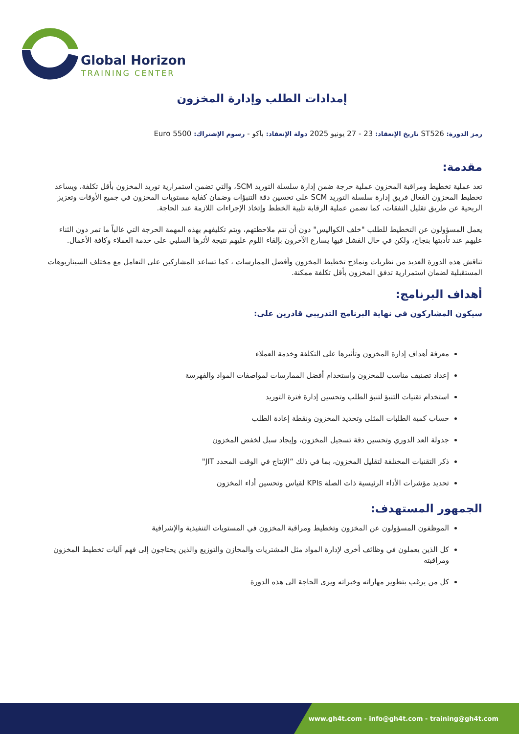Global Horizon
TRAINING CENTER
إمدادات الطلب وإدارة المخزون
رمز الدورة: ST526 تاريخ الإنعقاد: 23 - 27 يونيو 2025 دولة الإنعقاد: باكو - رسوم الإشتراك: 5500 Euro
مقدمة:
تعد عملية تخطيط ومراقبة المخزون عملية حرجة ضمن إدارة سلسلة التوريد SCM، والتي تضمن استمرارية توريد المخزون بأقل تكلفة، ويساعد تخطيط المخزون الفعال فريق إدارة سلسلة التوريد SCM على تحسين دقة التنبؤات وضمان كفاية مستويات المخزون في جميع الأوقات وتعزيز الربحية عن طريق تقليل النفقات، كما تضمن عملية الرقابة تلبية الخطط وإتخاذ الإجراءات اللازمة عند الحاجة.
يعمل المسؤولون عن التخطيط للطلب "خلف الكواليس" دون أن تتم ملاحظتهم، ويتم تكليفهم بهذه المهمة الحرجة التي غالباً ما تمر دون الثناء عليهم عند تأديتها بنجاح، ولكن في حال الفشل فيها يسارع الآخرون بإلقاء اللوم عليهم نتيجة لأثرها السلبي على خدمة العملاء وكافة الأعمال.
تناقش هذه الدورة العديد من نظريات ونماذج تخطيط المخزون وأفضل الممارسات ، كما تساعد المشاركين على التعامل مع مختلف السيناريوهات المستقبلية لضمان استمرارية تدفق المخزون بأقل تكلفة ممكنة.
أهداف البرنامج:
سيكون المشاركون في نهاية البرنامج التدريبي قادرين على:
معرفة أهداف إدارة المخزون وتأثيرها على التكلفة وخدمة العملاء
إعداد تصنيف مناسب للمخزون واستخدام أفضل الممارسات لمواصفات المواد والفهرسة
استخدام تقنيات التنبؤ لتنبؤ الطلب وتحسين إدارة فترة التوريد
حساب كمية الطلبات المثلى وتحديد المخزون ونقطة إعادة الطلب
جدولة العد الدوري وتحسين دقة تسجيل المخزون، وإيجاد سبل لخفض المخزون
ذكر التقنيات المختلفة لتقليل المخزون، بما في ذلك “الإنتاج في الوقت المحدد JIT"
تحديد مؤشرات الأداء الرئيسية ذات الصلة KPIs لقياس وتحسين أداء المخزون
الجمهور المستهدف:
الموظفون المسؤولون عن المخزون وتخطيط ومراقبة المخزون في المستويات التنفيذية والإشرافية
كل الذين يعملون في وظائف أخرى لإدارة المواد مثل المشتريات والمخازن والتوزيع والذين يحتاجون إلى فهم آليات تخطيط المخزون ومراقبته
كل من يرغب بتطوير مهاراته وخبراته ويرى الحاجة الى هذه الدورة
www.gh4t.com - info@gh4t.com - training@gh4t.com